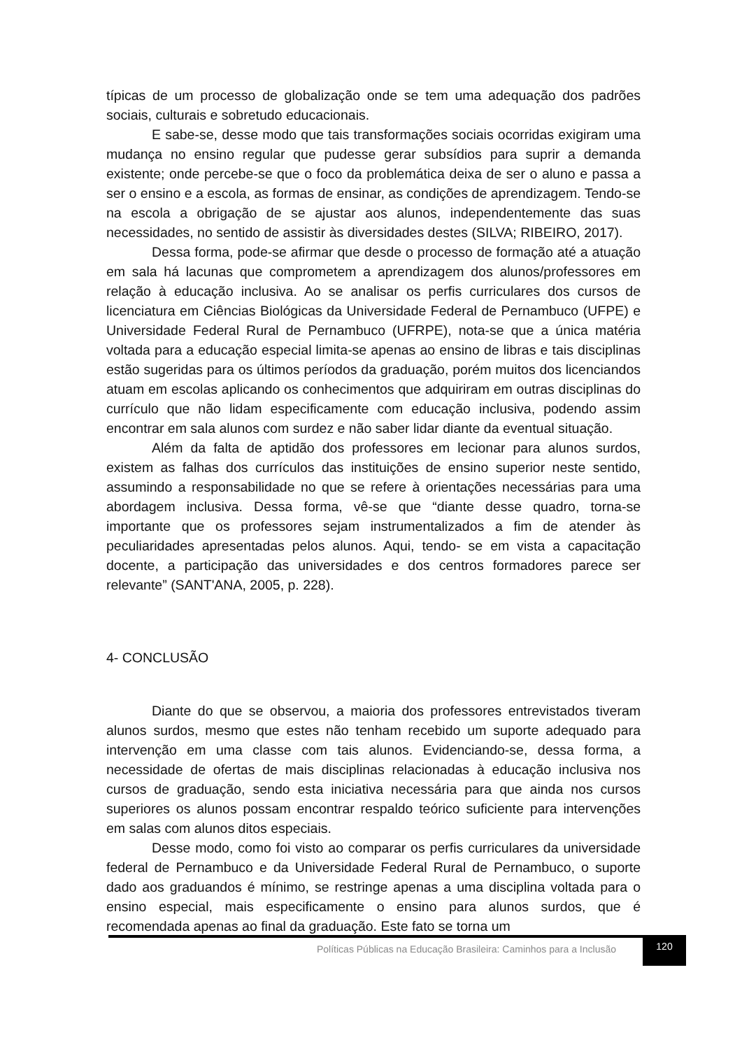típicas de um processo de globalização onde se tem uma adequação dos padrões sociais, culturais e sobretudo educacionais.
E sabe-se, desse modo que tais transformações sociais ocorridas exigiram uma mudança no ensino regular que pudesse gerar subsídios para suprir a demanda existente; onde percebe-se que o foco da problemática deixa de ser o aluno e passa a ser o ensino e a escola, as formas de ensinar, as condições de aprendizagem. Tendo-se na escola a obrigação de se ajustar aos alunos, independentemente das suas necessidades, no sentido de assistir às diversidades destes (SILVA; RIBEIRO, 2017).
Dessa forma, pode-se afirmar que desde o processo de formação até a atuação em sala há lacunas que comprometem a aprendizagem dos alunos/professores em relação à educação inclusiva. Ao se analisar os perfis curriculares dos cursos de licenciatura em Ciências Biológicas da Universidade Federal de Pernambuco (UFPE) e Universidade Federal Rural de Pernambuco (UFRPE), nota-se que a única matéria voltada para a educação especial limita-se apenas ao ensino de libras e tais disciplinas estão sugeridas para os últimos períodos da graduação, porém muitos dos licenciandos atuam em escolas aplicando os conhecimentos que adquiriram em outras disciplinas do currículo que não lidam especificamente com educação inclusiva, podendo assim encontrar em sala alunos com surdez e não saber lidar diante da eventual situação.
Além da falta de aptidão dos professores em lecionar para alunos surdos, existem as falhas dos currículos das instituições de ensino superior neste sentido, assumindo a responsabilidade no que se refere à orientações necessárias para uma abordagem inclusiva. Dessa forma, vê-se que “diante desse quadro, torna-se importante que os professores sejam instrumentalizados a fim de atender às peculiaridades apresentadas pelos alunos. Aqui, tendo- se em vista a capacitação docente, a participação das universidades e dos centros formadores parece ser relevante” (SANT'ANA, 2005, p. 228).
4- CONCLUSÃO
Diante do que se observou, a maioria dos professores entrevistados tiveram alunos surdos, mesmo que estes não tenham recebido um suporte adequado para intervenção em uma classe com tais alunos. Evidenciando-se, dessa forma, a necessidade de ofertas de mais disciplinas relacionadas à educação inclusiva nos cursos de graduação, sendo esta iniciativa necessária para que ainda nos cursos superiores os alunos possam encontrar respaldo teórico suficiente para intervenções em salas com alunos ditos especiais.
Desse modo, como foi visto ao comparar os perfis curriculares da universidade federal de Pernambuco e da Universidade Federal Rural de Pernambuco, o suporte dado aos graduandos é mínimo, se restringe apenas a uma disciplina voltada para o ensino especial, mais especificamente o ensino para alunos surdos, que é recomendada apenas ao final da graduação. Este fato se torna um
Políticas Públicas na Educação Brasileira: Caminhos para a Inclusão
120